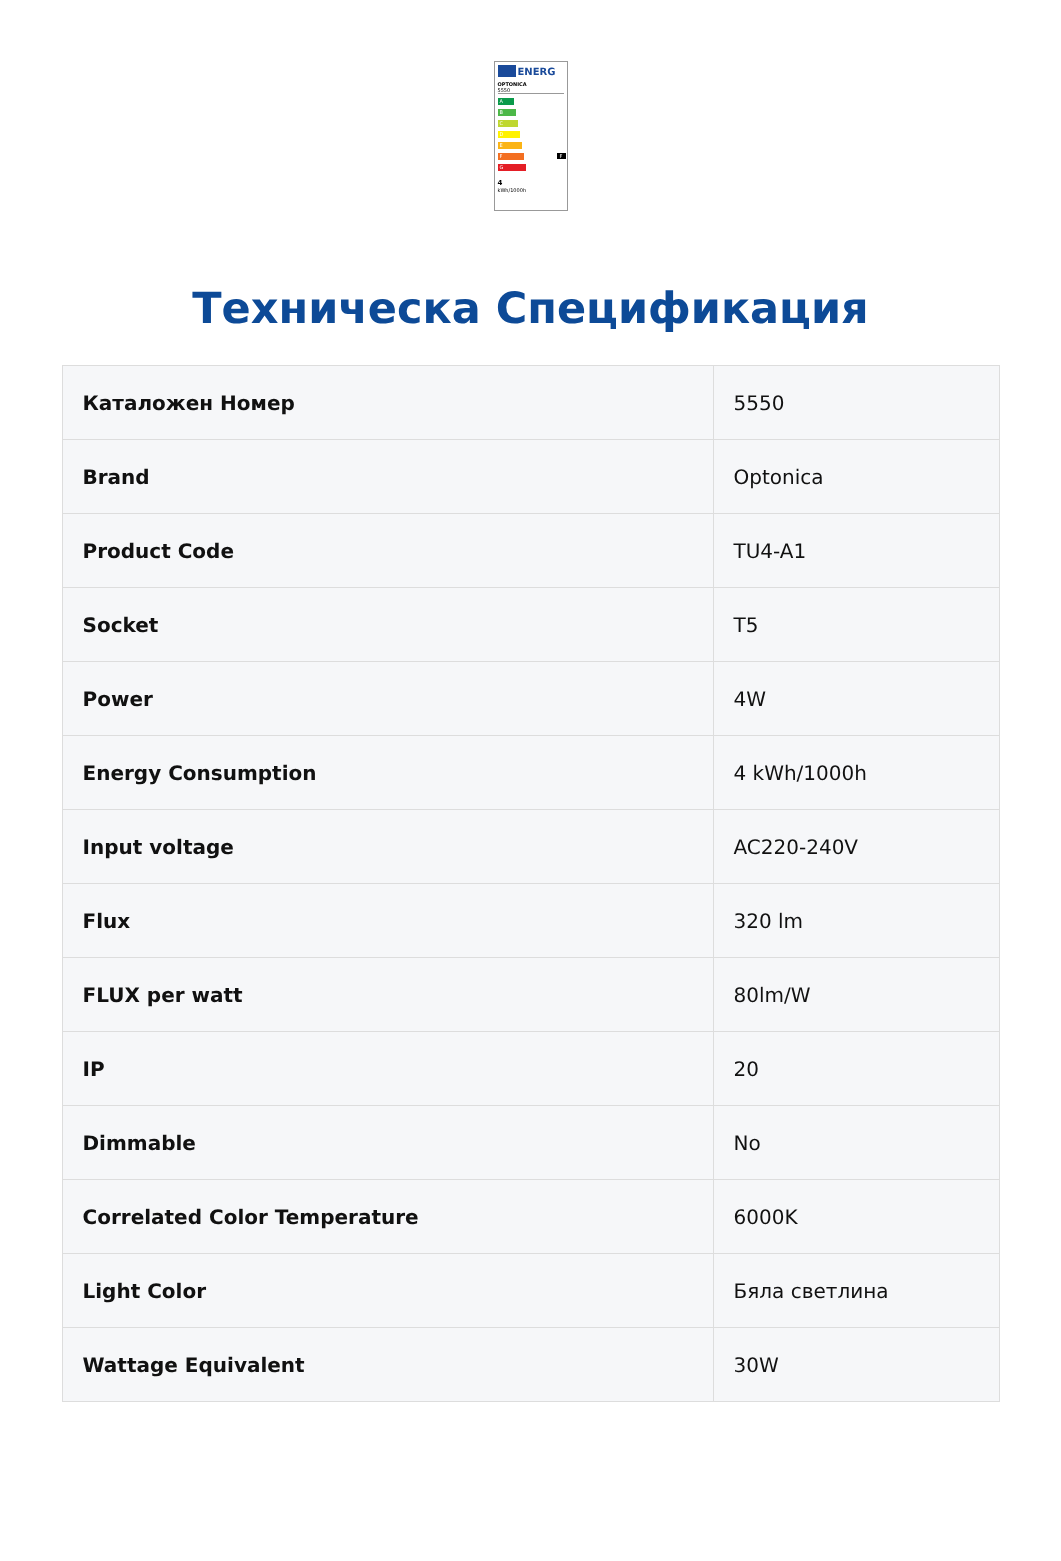ENERG
OPTONICA
5550
A
B
C
D
E
F F
G
4
kWh/1000h
Техническа Спецификация
| Каталожен Номер | 5550 |
| Brand | Optonica |
| Product Code | TU4-A1 |
| Socket | T5 |
| Power | 4W |
| Energy Consumption | 4 kWh/1000h |
| Input voltage | AC220-240V |
| Flux | 320 lm |
| FLUX per watt | 80lm/W |
| IP | 20 |
| Dimmable | No |
| Correlated Color Temperature | 6000K |
| Light Color | Бяла светлина |
| Wattage Equivalent | 30W |